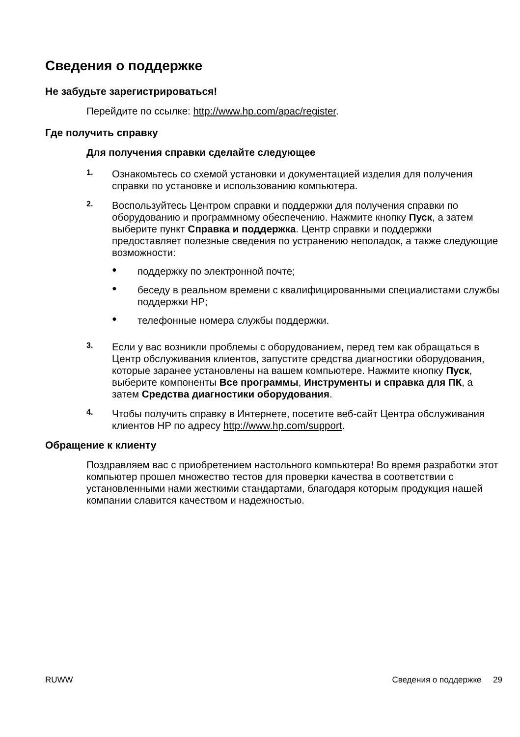Сведения о поддержке
Не забудьте зарегистрироваться!
Перейдите по ссылке: http://www.hp.com/apac/register.
Где получить справку
Для получения справки сделайте следующее
1.
Ознакомьтесь со схемой установки и документацией изделия для получения справки по установке и использованию компьютера.
2.
Воспользуйтесь Центром справки и поддержки для получения справки по оборудованию и программному обеспечению. Нажмите кнопку Пуск, а затем выберите пункт Справка и поддержка. Центр справки и поддержки предоставляет полезные сведения по устранению неполадок, а также следующие возможности:
●
поддержку по электронной почте;
●
беседу в реальном времени с квалифицированными специалистами службы поддержки HP;
●
телефонные номера службы поддержки.
3.
Если у вас возникли проблемы с оборудованием, перед тем как обращаться в Центр обслуживания клиентов, запустите средства диагностики оборудования, которые заранее установлены на вашем компьютере. Нажмите кнопку Пуск, выберите компоненты Все программы, Инструменты и справка для ПК, а затем Средства диагностики оборудования.
4.
Чтобы получить справку в Интернете, посетите веб-сайт Центра обслуживания клиентов HP по адресу http://www.hp.com/support.
Обращение к клиенту
Поздравляем вас с приобретением настольного компьютера! Во время разработки этот компьютер прошел множество тестов для проверки качества в соответствии с установленными нами жесткими стандартами, благодаря которым продукция нашей компании славится качеством и надежностью.
RUWW Сведения о поддержке 29